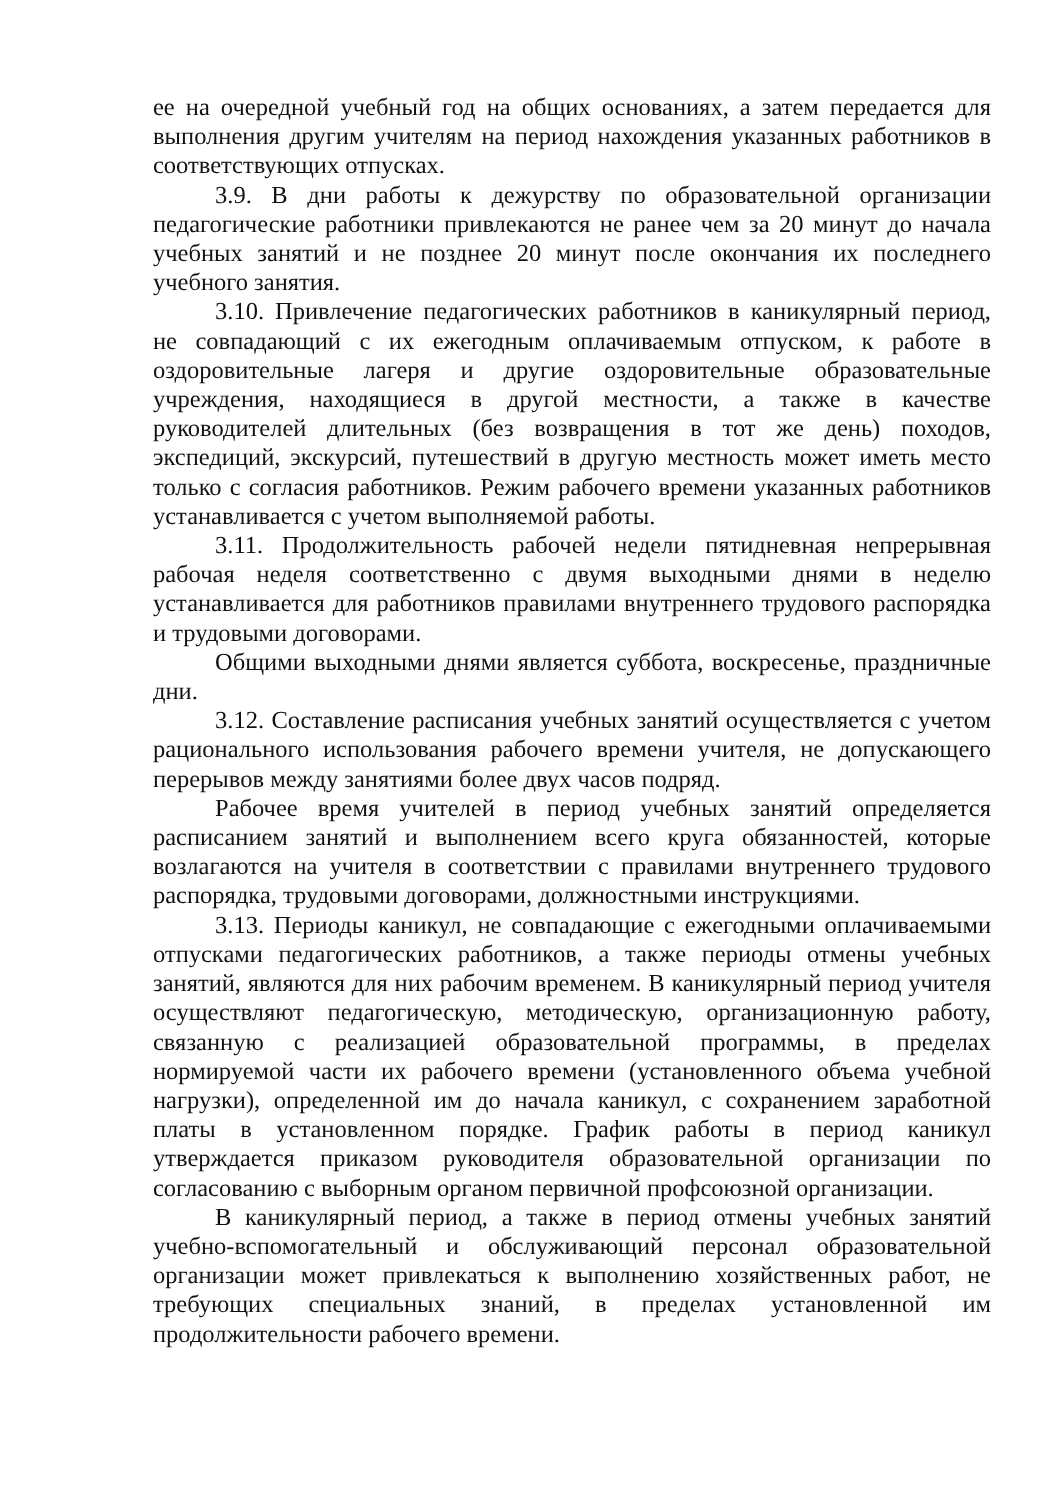ее на очередной учебный год на общих основаниях, а затем передается для выполнения другим учителям на период нахождения указанных работников в соответствующих отпусках.
3.9. В дни работы к дежурству по образовательной организации педагогические работники привлекаются не ранее чем за 20 минут до начала учебных занятий и не позднее 20 минут после окончания их последнего учебного занятия.
3.10. Привлечение педагогических работников в каникулярный период, не совпадающий с их ежегодным оплачиваемым отпуском, к работе в оздоровительные лагеря и другие оздоровительные образовательные учреждения, находящиеся в другой местности, а также в качестве руководителей длительных (без возвращения в тот же день) походов, экспедиций, экскурсий, путешествий в другую местность может иметь место только с согласия работников. Режим рабочего времени указанных работников устанавливается с учетом выполняемой работы.
3.11. Продолжительность рабочей недели пятидневная непрерывная рабочая неделя соответственно с двумя выходными днями в неделю устанавливается для работников правилами внутреннего трудового распорядка и трудовыми договорами.
Общими выходными днями является суббота, воскресенье, праздничные дни.
3.12. Составление расписания учебных занятий осуществляется с учетом рационального использования рабочего времени учителя, не допускающего перерывов между занятиями более двух часов подряд.
Рабочее время учителей в период учебных занятий определяется расписанием занятий и выполнением всего круга обязанностей, которые возлагаются на учителя в соответствии с правилами внутреннего трудового распорядка, трудовыми договорами, должностными инструкциями.
3.13. Периоды каникул, не совпадающие с ежегодными оплачиваемыми отпусками педагогических работников, а также периоды отмены учебных занятий, являются для них рабочим временем. В каникулярный период учителя осуществляют педагогическую, методическую, организационную работу, связанную с реализацией образовательной программы, в пределах нормируемой части их рабочего времени (установленного объема учебной нагрузки), определенной им до начала каникул, с сохранением заработной платы в установленном порядке. График работы в период каникул утверждается приказом руководителя образовательной организации по согласованию с выборным органом первичной профсоюзной организации.
В каникулярный период, а также в период отмены учебных занятий учебно-вспомогательный и обслуживающий персонал образовательной организации может привлекаться к выполнению хозяйственных работ, не требующих специальных знаний, в пределах установленной им продолжительности рабочего времени.